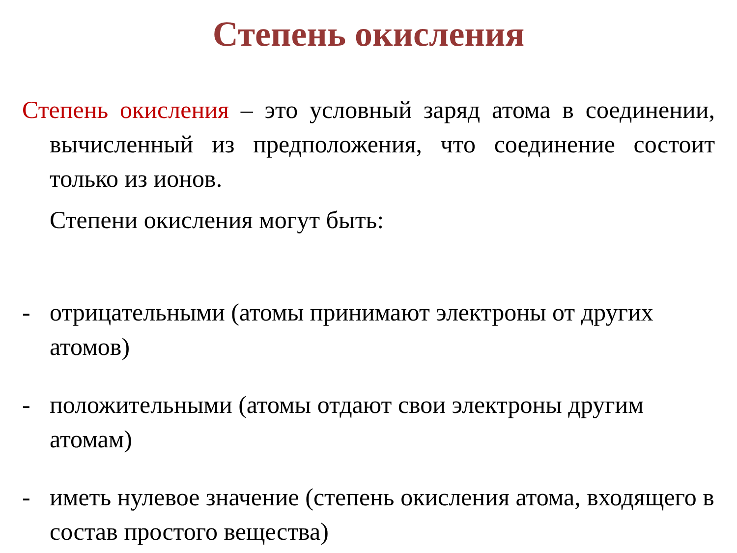Степень окисления
Степень окисления – это условный заряд атома в соединении, вычисленный из предположения, что соединение состоит только из ионов.
Степени окисления могут быть:
- отрицательными (атомы принимают электроны от других атомов)
- положительными (атомы отдают свои электроны другим атомам)
- иметь нулевое значение (степень окисления атома, входящего в состав простого вещества)